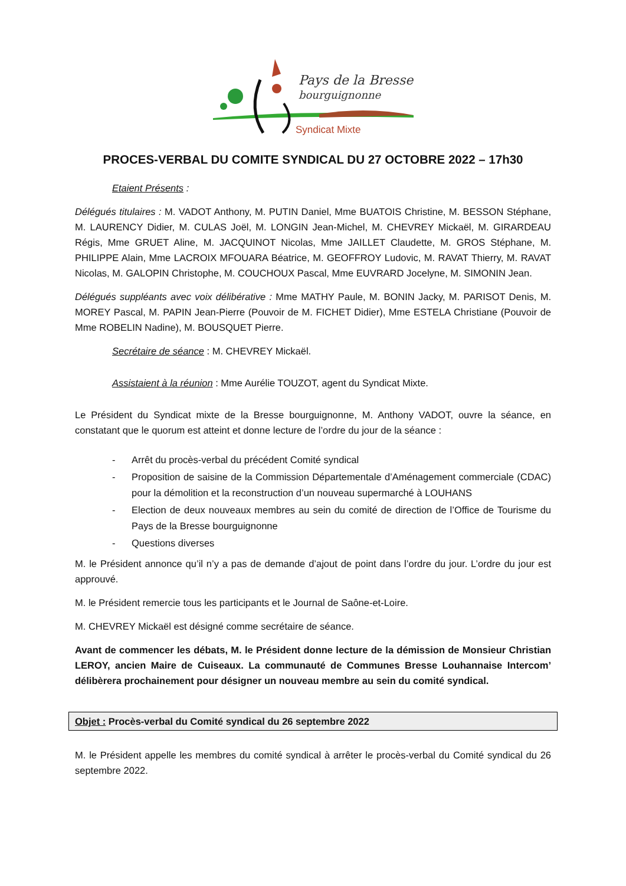Pays de la Bresse
bourguignonne
Syndicat Mixte
PROCES-VERBAL DU COMITE SYNDICAL DU 27 OCTOBRE 2022 – 17h30
Etaient Présents :
Délégués titulaires : M. VADOT Anthony, M. PUTIN Daniel, Mme BUATOIS Christine, M. BESSON Stéphane, M. LAURENCY Didier, M. CULAS Joël, M. LONGIN Jean-Michel, M. CHEVREY Mickaël, M. GIRARDEAU Régis, Mme GRUET Aline, M. JACQUINOT Nicolas, Mme JAILLET Claudette, M. GROS Stéphane, M. PHILIPPE Alain, Mme LACROIX MFOUARA Béatrice, M. GEOFFROY Ludovic, M. RAVAT Thierry, M. RAVAT Nicolas, M. GALOPIN Christophe, M. COUCHOUX Pascal, Mme EUVRARD Jocelyne, M. SIMONIN Jean.
Délégués suppléants avec voix délibérative : Mme MATHY Paule, M. BONIN Jacky, M. PARISOT Denis, M. MOREY Pascal, M. PAPIN Jean-Pierre (Pouvoir de M. FICHET Didier), Mme ESTELA Christiane (Pouvoir de Mme ROBELIN Nadine), M. BOUSQUET Pierre.
Secrétaire de séance : M. CHEVREY Mickaël.
Assistaient à la réunion : Mme Aurélie TOUZOT, agent du Syndicat Mixte.
Le Président du Syndicat mixte de la Bresse bourguignonne, M. Anthony VADOT, ouvre la séance, en constatant que le quorum est atteint et donne lecture de l’ordre du jour de la séance :
- Arrêt du procès-verbal du précédent Comité syndical
- Proposition de saisine de la Commission Départementale d’Aménagement commerciale (CDAC) pour la démolition et la reconstruction d’un nouveau supermarché à LOUHANS
- Election de deux nouveaux membres au sein du comité de direction de l’Office de Tourisme du Pays de la Bresse bourguignonne
- Questions diverses
M. le Président annonce qu’il n’y a pas de demande d’ajout de point dans l’ordre du jour. L’ordre du jour est approuvé.
M. le Président remercie tous les participants et le Journal de Saône-et-Loire.
M. CHEVREY Mickaël est désigné comme secrétaire de séance.
Avant de commencer les débats, M. le Président donne lecture de la démission de Monsieur Christian LEROY, ancien Maire de Cuiseaux. La communauté de Communes Bresse Louhannaise Intercom’ délibèrera prochainement pour désigner un nouveau membre au sein du comité syndical.
Objet : Procès-verbal du Comité syndical du 26 septembre 2022
M. le Président appelle les membres du comité syndical à arrêter le procès-verbal du Comité syndical du 26 septembre 2022.